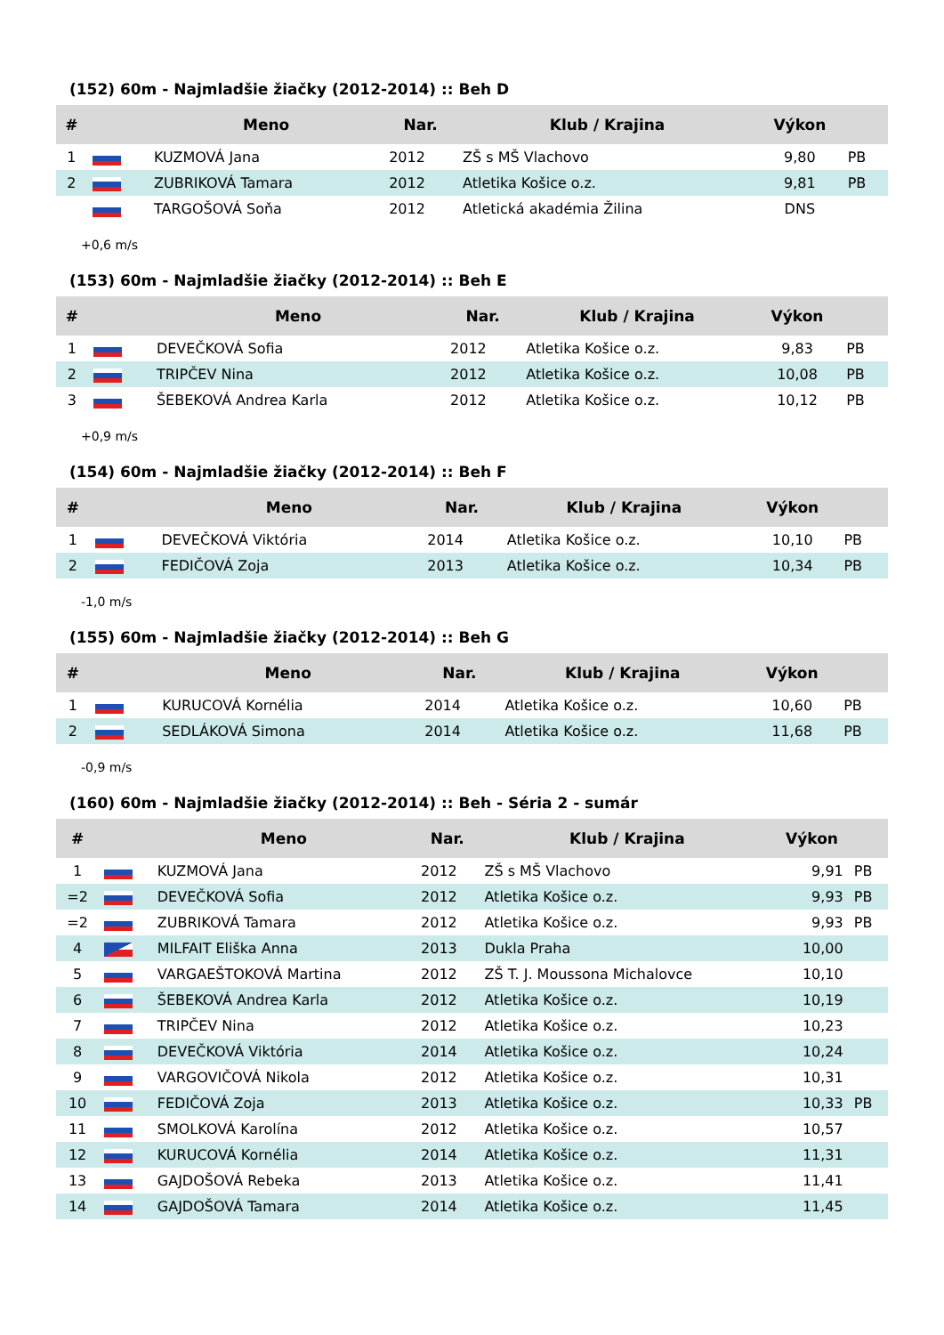(152) 60m - Najmladšie žiačky (2012-2014) :: Beh D
| # | | Meno | Nar. | Klub / Krajina | Výkon | |
| --- | --- | --- | --- | --- | --- | --- |
| 1 | | KUZMOVÁ Jana | 2012 | ZŠ s MŠ Vlachovo | 9,80 | PB |
| 2 | | ZUBRIKOVÁ Tamara | 2012 | Atletika Košice o.z. | 9,81 | PB |
| | | TARGOŠOVÁ Soňa | 2012 | Atletická akadémia Žilina | DNS | |
+0,6 m/s
(153) 60m - Najmladšie žiačky (2012-2014) :: Beh E
| # | | Meno | Nar. | Klub / Krajina | Výkon | |
| --- | --- | --- | --- | --- | --- | --- |
| 1 | | DEVEČKOVÁ Sofia | 2012 | Atletika Košice o.z. | 9,83 | PB |
| 2 | | TRIPČEV Nina | 2012 | Atletika Košice o.z. | 10,08 | PB |
| 3 | | ŠEBEKOVÁ Andrea Karla | 2012 | Atletika Košice o.z. | 10,12 | PB |
+0,9 m/s
(154) 60m - Najmladšie žiačky (2012-2014) :: Beh F
| # | | Meno | Nar. | Klub / Krajina | Výkon | |
| --- | --- | --- | --- | --- | --- | --- |
| 1 | | DEVEČKOVÁ Viktória | 2014 | Atletika Košice o.z. | 10,10 | PB |
| 2 | | FEDIČOVÁ Zoja | 2013 | Atletika Košice o.z. | 10,34 | PB |
-1,0 m/s
(155) 60m - Najmladšie žiačky (2012-2014) :: Beh G
| # | | Meno | Nar. | Klub / Krajina | Výkon | |
| --- | --- | --- | --- | --- | --- | --- |
| 1 | | KURUCOVÁ Kornélia | 2014 | Atletika Košice o.z. | 10,60 | PB |
| 2 | | SEDLÁKOVÁ Simona | 2014 | Atletika Košice o.z. | 11,68 | PB |
-0,9 m/s
(160) 60m - Najmladšie žiačky (2012-2014) :: Beh - Séria 2 - sumár
| # | | Meno | Nar. | Klub / Krajina | Výkon | |
| --- | --- | --- | --- | --- | --- | --- |
| 1 | | KUZMOVÁ Jana | 2012 | ZŠ s MŠ Vlachovo | 9,91 | PB |
| =2 | | DEVEČKOVÁ Sofia | 2012 | Atletika Košice o.z. | 9,93 | PB |
| =2 | | ZUBRIKOVÁ Tamara | 2012 | Atletika Košice o.z. | 9,93 | PB |
| 4 | | MILFAIT Eliška Anna | 2013 | Dukla Praha | 10,00 | |
| 5 | | VARGAEŠTOKOVÁ Martina | 2012 | ZŠ T. J. Moussona Michalovce | 10,10 | |
| 6 | | ŠEBEKOVÁ Andrea Karla | 2012 | Atletika Košice o.z. | 10,19 | |
| 7 | | TRIPČEV Nina | 2012 | Atletika Košice o.z. | 10,23 | |
| 8 | | DEVEČKOVÁ Viktória | 2014 | Atletika Košice o.z. | 10,24 | |
| 9 | | VARGOVIČOVÁ Nikola | 2012 | Atletika Košice o.z. | 10,31 | |
| 10 | | FEDIČOVÁ Zoja | 2013 | Atletika Košice o.z. | 10,33 | PB |
| 11 | | SMOLKOVÁ Karolína | 2012 | Atletika Košice o.z. | 10,57 | |
| 12 | | KURUCOVÁ Kornélia | 2014 | Atletika Košice o.z. | 11,31 | |
| 13 | | GAJDOŠOVÁ Rebeka | 2013 | Atletika Košice o.z. | 11,41 | |
| 14 | | GAJDOŠOVÁ Tamara | 2014 | Atletika Košice o.z. | 11,45 | |